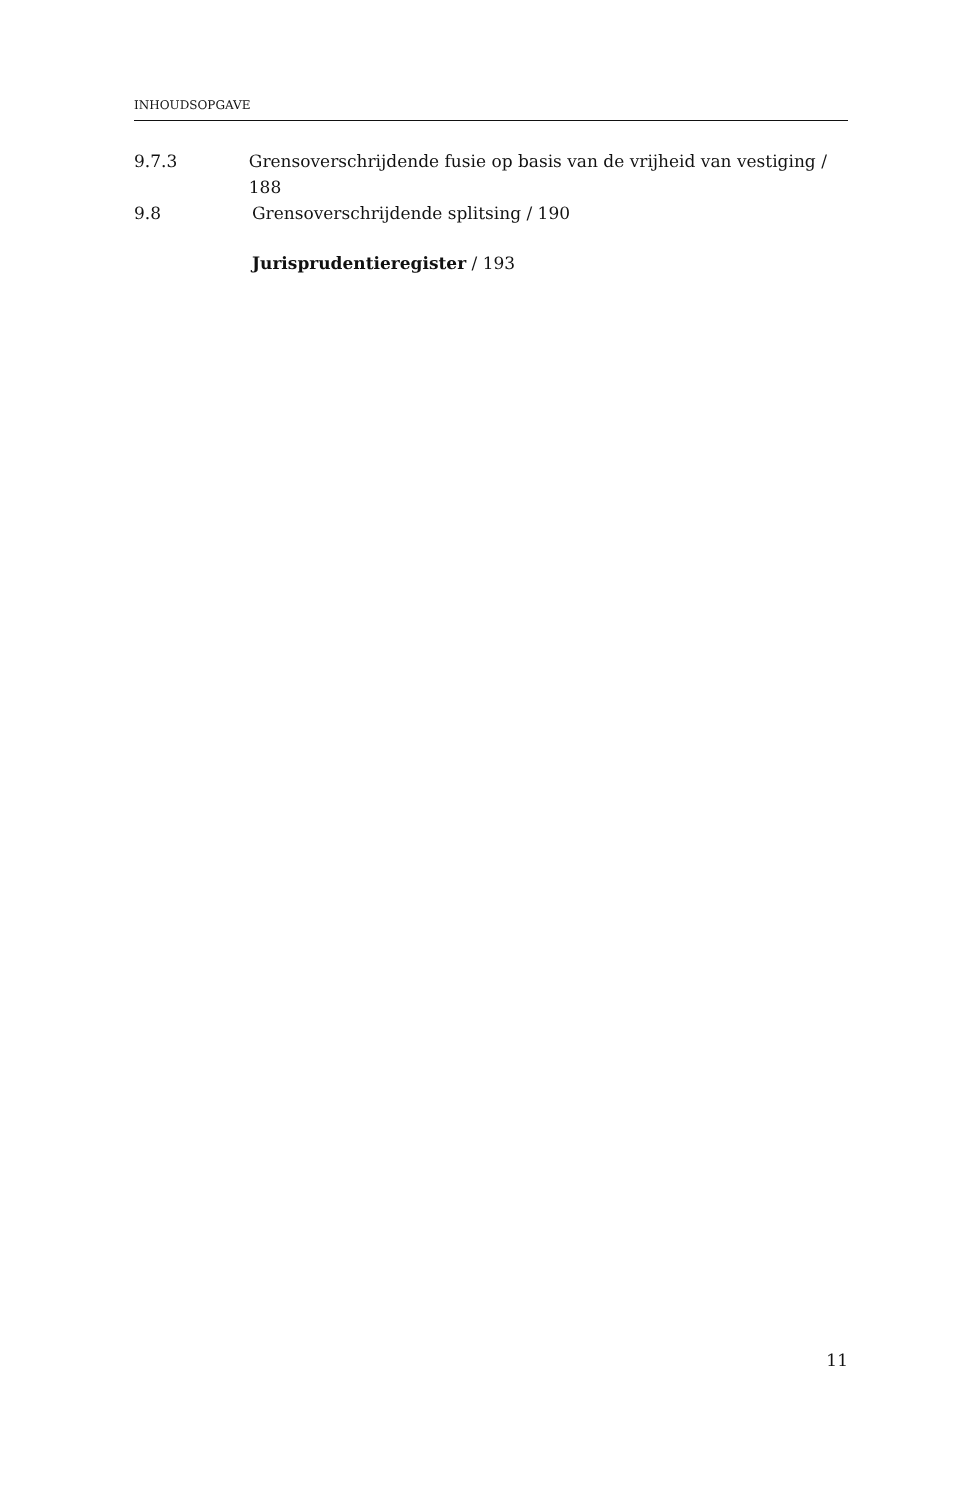INHOUDSOPGAVE
9.7.3 Grensoverschrijdende fusie op basis van de vrijheid van vestiging / 188
9.8 Grensoverschrijdende splitsing / 190
Jurisprudentieregister / 193
11